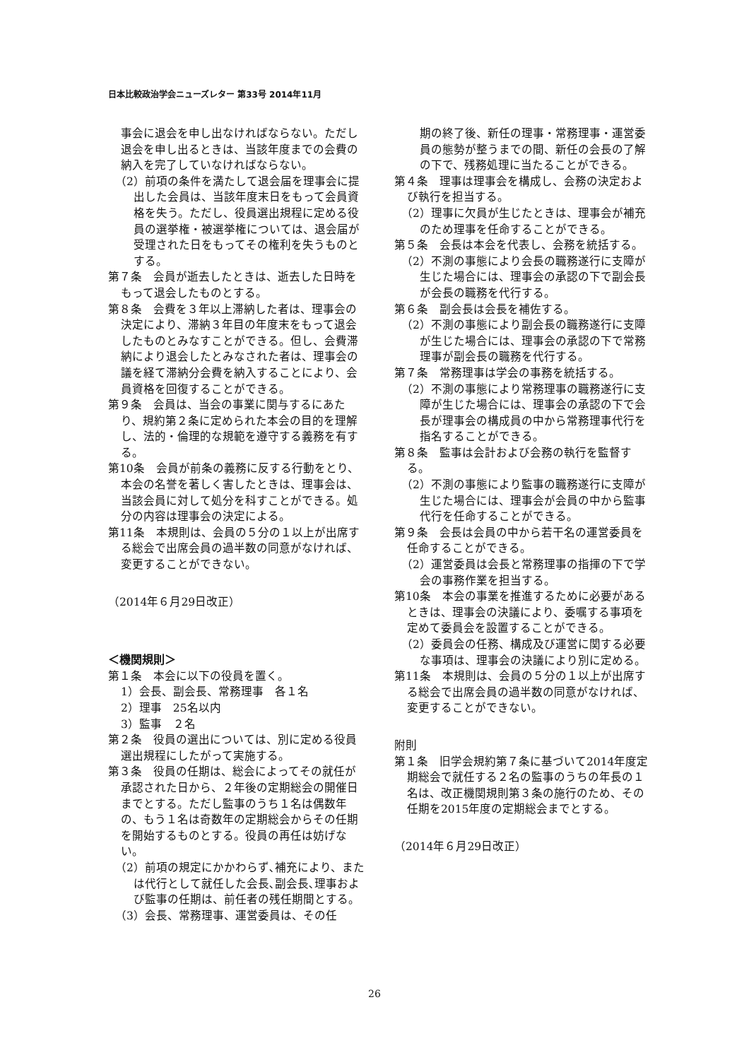日本比較政治学会ニューズレター 第33号 2014年11月
事会に退会を申し出なければならない。ただし退会を申し出るときは、当該年度までの会費の納入を完了していなければならない。
（2）前項の条件を満たして退会届を理事会に提出した会員は、当該年度末日をもって会員資格を失う。ただし、役員選出規程に定める役員の選挙権・被選挙権については、退会届が受理された日をもってその権利を失うものとする。
第７条　会員が逝去したときは、逝去した日時をもって退会したものとする。
第８条　会費を３年以上滞納した者は、理事会の決定により、滞納３年目の年度末をもって退会したものとみなすことができる。但し、会費滞納により退会したとみなされた者は、理事会の議を経て滞納分会費を納入することにより、会員資格を回復することができる。
第９条　会員は、当会の事業に関与するにあたり、規約第２条に定められた本会の目的を理解し、法的・倫理的な規範を遵守する義務を有する。
第10条　会員が前条の義務に反する行動をとり、本会の名誉を著しく害したときは、理事会は、当該会員に対して処分を科すことができる。処分の内容は理事会の決定による。
第11条　本規則は、会員の５分の１以上が出席する総会で出席会員の過半数の同意がなければ、変更することができない。
（2014年６月29日改正）
＜機関規則＞
第１条　本会に以下の役員を置く。
1）会長、副会長、常務理事　各１名
2）理事　25名以内
3）監事　２名
第２条　役員の選出については、別に定める役員選出規程にしたがって実施する。
第３条　役員の任期は、総会によってその就任が承認された日から、２年後の定期総会の開催日までとする。ただし監事のうち１名は偶数年の、もう１名は奇数年の定期総会からその任期を開始するものとする。役員の再任は妨げない。
（2）前項の規定にかかわらず､補充により、または代行として就任した会長､副会長､理事および監事の任期は、前任者の残任期間とする。
（3）会長、常務理事、運営委員は、その任
期の終了後、新任の理事・常務理事・運営委員の態勢が整うまでの間、新任の会長の了解の下で、残務処理に当たることができる。
第４条　理事は理事会を構成し、会務の決定および執行を担当する。
（2）理事に欠員が生じたときは、理事会が補充のため理事を任命することができる。
第５条　会長は本会を代表し、会務を統括する。
（2）不測の事態により会長の職務遂行に支障が生じた場合には、理事会の承認の下で副会長が会長の職務を代行する。
第６条　副会長は会長を補佐する。
（2）不測の事態により副会長の職務遂行に支障が生じた場合には、理事会の承認の下で常務理事が副会長の職務を代行する。
第７条　常務理事は学会の事務を統括する。
（2）不測の事態により常務理事の職務遂行に支障が生じた場合には、理事会の承認の下で会長が理事会の構成員の中から常務理事代行を指名することができる。
第８条　監事は会計および会務の執行を監督する。
（2）不測の事態により監事の職務遂行に支障が生じた場合には、理事会が会員の中から監事代行を任命することができる。
第９条　会長は会員の中から若干名の運営委員を任命することができる。
（2）運営委員は会長と常務理事の指揮の下で学会の事務作業を担当する。
第10条　本会の事業を推進するために必要があるときは、理事会の決議により、委嘱する事項を定めて委員会を設置することができる。
（2）委員会の任務、構成及び運営に関する必要な事項は、理事会の決議により別に定める。
第11条　本規則は、会員の５分の１以上が出席する総会で出席会員の過半数の同意がなければ、変更することができない。
附則
第１条　旧学会規約第７条に基づいて2014年度定期総会で就任する２名の監事のうちの年長の１名は、改正機関規則第３条の施行のため、その任期を2015年度の定期総会までとする。
（2014年６月29日改正）
26